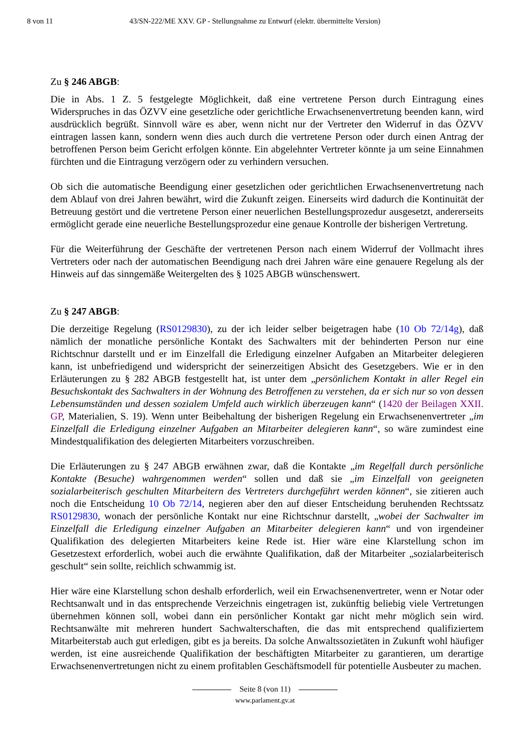8 von 11 43/SN-222/ME XXV. GP - Stellungnahme zu Entwurf (elektr. übermittelte Version)
Zu § 246 ABGB:
Die in Abs. 1 Z. 5 festgelegte Möglichkeit, daß eine vertretene Person durch Eintragung eines Widerspruches in das ÖZVV eine gesetzliche oder gerichtliche Erwachsenenvertretung beenden kann, wird ausdrücklich begrüßt. Sinnvoll wäre es aber, wenn nicht nur der Vertreter den Widerruf in das ÖZVV eintragen lassen kann, sondern wenn dies auch durch die vertretene Person oder durch einen Antrag der betroffenen Person beim Gericht erfolgen könnte. Ein abgelehnter Vertreter könnte ja um seine Einnahmen fürchten und die Eintragung verzögern oder zu verhindern versuchen.
Ob sich die automatische Beendigung einer gesetzlichen oder gerichtlichen Erwachsenenvertretung nach dem Ablauf von drei Jahren bewährt, wird die Zukunft zeigen. Einerseits wird dadurch die Kontinuität der Betreuung gestört und die vertretene Person einer neuerlichen Bestellungsprozedur ausgesetzt, andererseits ermöglicht gerade eine neuerliche Bestellungsprozedur eine genaue Kontrolle der bisherigen Vertretung.
Für die Weiterführung der Geschäfte der vertretenen Person nach einem Widerruf der Vollmacht ihres Vertreters oder nach der automatischen Beendigung nach drei Jahren wäre eine genauere Regelung als der Hinweis auf das sinngemäße Weitergelten des § 1025 ABGB wünschenswert.
Zu § 247 ABGB:
Die derzeitige Regelung (RS0129830), zu der ich leider selber beigetragen habe (10 Ob 72/14g), daß nämlich der monatliche persönliche Kontakt des Sachwalters mit der behinderten Person nur eine Richtschnur darstellt und er im Einzelfall die Erledigung einzelner Aufgaben an Mitarbeiter delegieren kann, ist unbefriedigend und widerspricht der seinerzeitigen Absicht des Gesetzgebers. Wie er in den Erläuterungen zu § 282 ABGB festgestellt hat, ist unter dem „persönlichem Kontakt in aller Regel ein Besuchskontakt des Sachwalters in der Wohnung des Betroffenen zu verstehen, da er sich nur so von dessen Lebensumständen und dessen sozialem Umfeld auch wirklich überzeugen kann“ (1420 der Beilagen XXII. GP, Materialien, S. 19). Wenn unter Beibehaltung der bisherigen Regelung ein Erwachsenenvertreter „im Einzelfall die Erledigung einzelner Aufgaben an Mitarbeiter delegieren kann“, so wäre zumindest eine Mindestqualifikation des delegierten Mitarbeiters vorzuschreiben.
Die Erläuterungen zu § 247 ABGB erwähnen zwar, daß die Kontakte „im Regelfall durch persönliche Kontakte (Besuche) wahrgenommen werden“ sollen und daß sie „im Einzelfall von geeigneten sozialarbeiterisch geschulten Mitarbeitern des Vertreters durchgeführt werden können“, sie zitieren auch noch die Entscheidung 10 Ob 72/14, negieren aber den auf dieser Entscheidung beruhenden Rechtssatz RS0129830, wonach der persönliche Kontakt nur eine Richtschnur darstellt, „wobei der Sachwalter im Einzelfall die Erledigung einzelner Aufgaben an Mitarbeiter delegieren kann“ und von irgendeiner Qualifikation des delegierten Mitarbeiters keine Rede ist. Hier wäre eine Klarstellung schon im Gesetzestext erforderlich, wobei auch die erwähnte Qualifikation, daß der Mitarbeiter „sozialarbeiterisch geschult“ sein sollte, reichlich schwammig ist.
Hier wäre eine Klarstellung schon deshalb erforderlich, weil ein Erwachsenenvertreter, wenn er Notar oder Rechtsanwalt und in das entsprechende Verzeichnis eingetragen ist, zukünftig beliebig viele Vertretungen übernehmen können soll, wobei dann ein persönlicher Kontakt gar nicht mehr möglich sein wird. Rechtsanwälte mit mehreren hundert Sachwalterschaften, die das mit entsprechend qualifiziertem Mitarbeiterstab auch gut erledigen, gibt es ja bereits. Da solche Anwaltssozietäten in Zukunft wohl häufiger werden, ist eine ausreichende Qualifikation der beschäftigten Mitarbeiter zu garantieren, um derartige Erwachsenenvertretungen nicht zu einem profitablen Geschäftsmodell für potentielle Ausbeuter zu machen.
Seite 8 (von 11)
www.parlament.gv.at